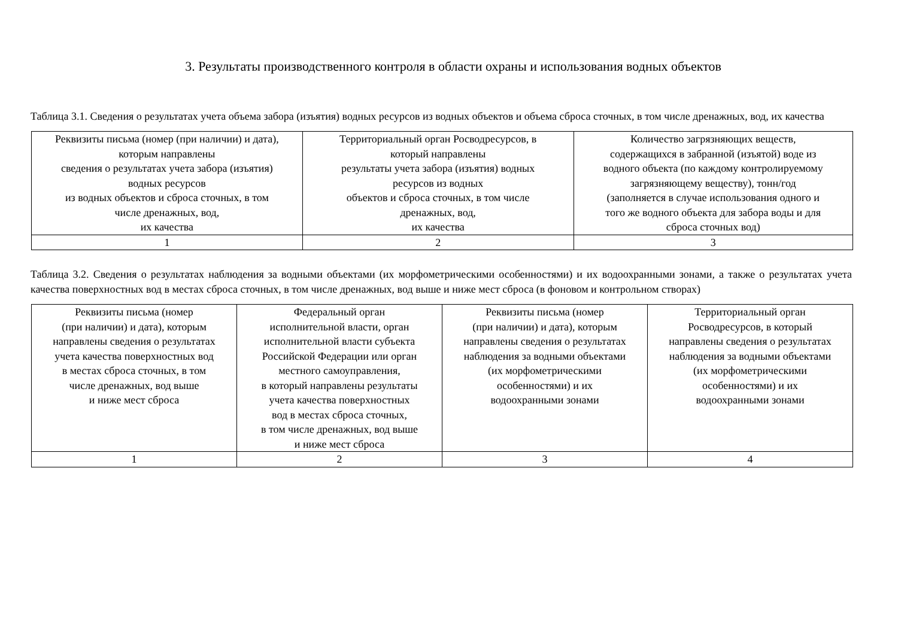3. Результаты производственного контроля в области охраны и использования водных объектов
Таблица 3.1. Сведения о результатах учета объема забора (изъятия) водных ресурсов из водных объектов и объема сброса сточных, в том числе дренажных, вод, их качества
| Реквизиты письма (номер (при наличии) и дата), которым направлены сведения о результатах учета забора (изъятия) водных ресурсов из водных объектов и сброса сточных, в том числе дренажных, вод, их качества | Территориальный орган Росводресурсов, в который направлены результаты учета забора (изъятия) водных ресурсов из водных объектов и сброса сточных, в том числе дренажных, вод, их качества | Количество загрязняющих веществ, содержащихся в забранной (изъятой) воде из водного объекта (по каждому контролируемому загрязняющему веществу), тонн/год (заполняется в случае использования одного и того же водного объекта для забора воды и для сброса сточных вод) |
| 1 | 2 | 3 |
Таблица 3.2. Сведения о результатах наблюдения за водными объектами (их морфометрическими особенностями) и их водоохранными зонами, а также о результатах учета качества поверхностных вод в местах сброса сточных, в том числе дренажных, вод выше и ниже мест сброса (в фоновом и контрольном створах)
| Реквизиты письма (номер (при наличии) и дата), которым направлены сведения о результатах учета качества поверхностных вод в местах сброса сточных, в том числе дренажных, вод выше и ниже мест сброса | Федеральный орган исполнительной власти, орган исполнительной власти субъекта Российской Федерации или орган местного самоуправления, в который направлены результаты учета качества поверхностных вод в местах сброса сточных, в том числе дренажных, вод выше и ниже мест сброса | Реквизиты письма (номер (при наличии) и дата), которым направлены сведения о результатах наблюдения за водными объектами (их морфометрическими особенностями) и их водоохранными зонами | Территориальный орган Росводресурсов, в который направлены сведения о результатах наблюдения за водными объектами (их морфометрическими особенностями) и их водоохранными зонами |
| 1 | 2 | 3 | 4 |